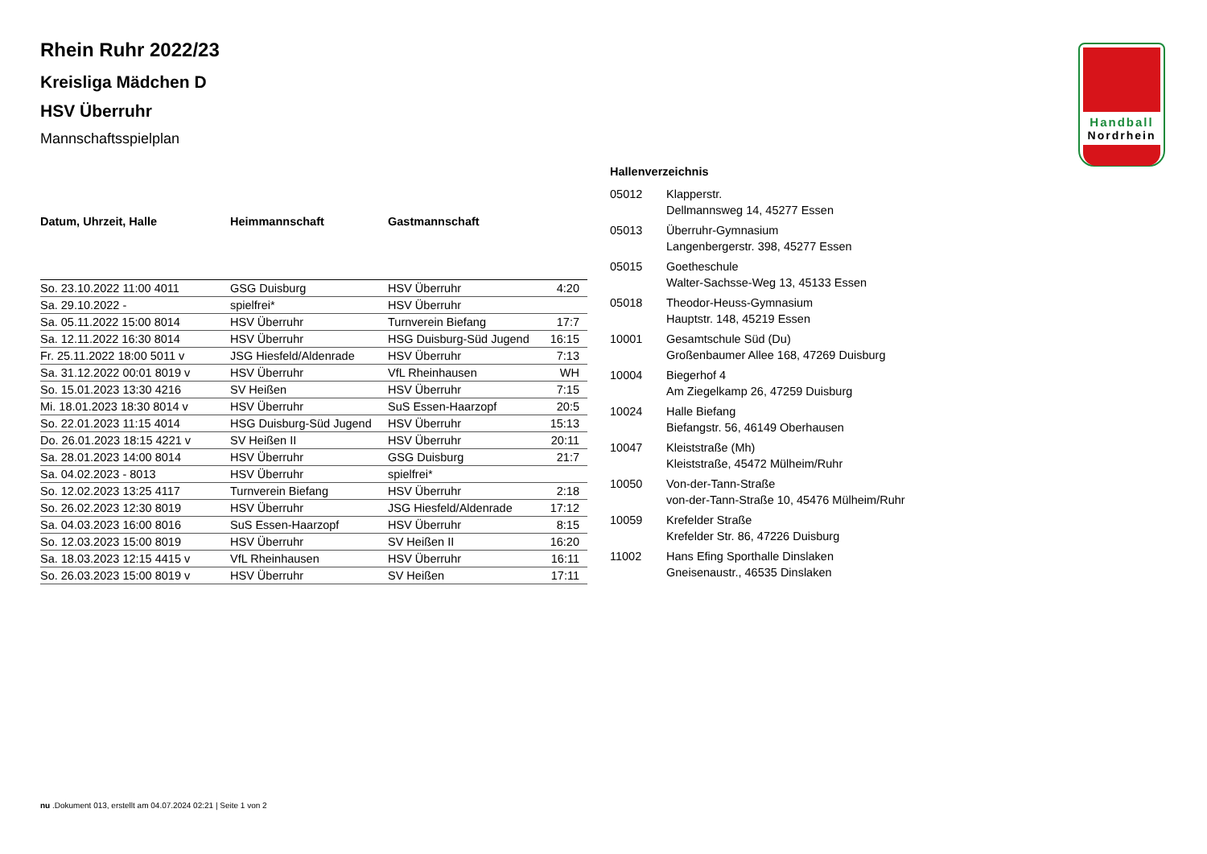Handball
Nordrhein
Rhein Ruhr 2022/23
Kreisliga Mädchen D
HSV Überruhr
Mannschaftsspielplan
| Datum, Uhrzeit, Halle | Heimmannschaft | Gastmannschaft | |
| --- | --- | --- | --- |
| So. 23.10.2022 11:00 4011 | GSG Duisburg | HSV Überruhr | 4:20 |
| Sa. 29.10.2022 - | spielfrei* | HSV Überruhr | |
| Sa. 05.11.2022 15:00 8014 | HSV Überruhr | Turnverein Biefang | 17:7 |
| Sa. 12.11.2022 16:30 8014 | HSV Überruhr | HSG Duisburg-Süd Jugend | 16:15 |
| Fr. 25.11.2022 18:00 5011 v | JSG Hiesfeld/Aldenrade | HSV Überruhr | 7:13 |
| Sa. 31.12.2022 00:01 8019 v | HSV Überruhr | VfL Rheinhausen | WH |
| So. 15.01.2023 13:30 4216 | SV Heißen | HSV Überruhr | 7:15 |
| Mi. 18.01.2023 18:30 8014 v | HSV Überruhr | SuS Essen-Haarzopf | 20:5 |
| So. 22.01.2023 11:15 4014 | HSG Duisburg-Süd Jugend | HSV Überruhr | 15:13 |
| Do. 26.01.2023 18:15 4221 v | SV Heißen II | HSV Überruhr | 20:11 |
| Sa. 28.01.2023 14:00 8014 | HSV Überruhr | GSG Duisburg | 21:7 |
| Sa. 04.02.2023 - 8013 | HSV Überruhr | spielfrei* | |
| So. 12.02.2023 13:25 4117 | Turnverein Biefang | HSV Überruhr | 2:18 |
| So. 26.02.2023 12:30 8019 | HSV Überruhr | JSG Hiesfeld/Aldenrade | 17:12 |
| Sa. 04.03.2023 16:00 8016 | SuS Essen-Haarzopf | HSV Überruhr | 8:15 |
| So. 12.03.2023 15:00 8019 | HSV Überruhr | SV Heißen II | 16:20 |
| Sa. 18.03.2023 12:15 4415 v | VfL Rheinhausen | HSV Überruhr | 16:11 |
| So. 26.03.2023 15:00 8019 v | HSV Überruhr | SV Heißen | 17:11 |
Hallenverzeichnis
| 05012 | Klapperstr. Dellmannsweg 14, 45277 Essen |
| 05013 | Überruhr-Gymnasium Langenbergerstr. 398, 45277 Essen |
| 05015 | Goetheschule Walter-Sachsse-Weg 13, 45133 Essen |
| 05018 | Theodor-Heuss-Gymnasium Hauptstr. 148, 45219 Essen |
| 10001 | Gesamtschule Süd (Du) Großenbaumer Allee 168, 47269 Duisburg |
| 10004 | Biegerhof 4 Am Ziegelkamp 26, 47259 Duisburg |
| 10024 | Halle Biefang Biefangstr. 56, 46149 Oberhausen |
| 10047 | Kleiststraße (Mh) Kleiststraße, 45472 Mülheim/Ruhr |
| 10050 | Von-der-Tann-Straße von-der-Tann-Straße 10, 45476 Mülheim/Ruhr |
| 10059 | Krefelder Straße Krefelder Str. 86, 47226 Duisburg |
| 11002 | Hans Efing Sporthalle Dinslaken Gneisenaustr., 46535 Dinslaken |
nu .Dokument 013, erstellt am 04.07.2024 02:21 | Seite 1 von 2